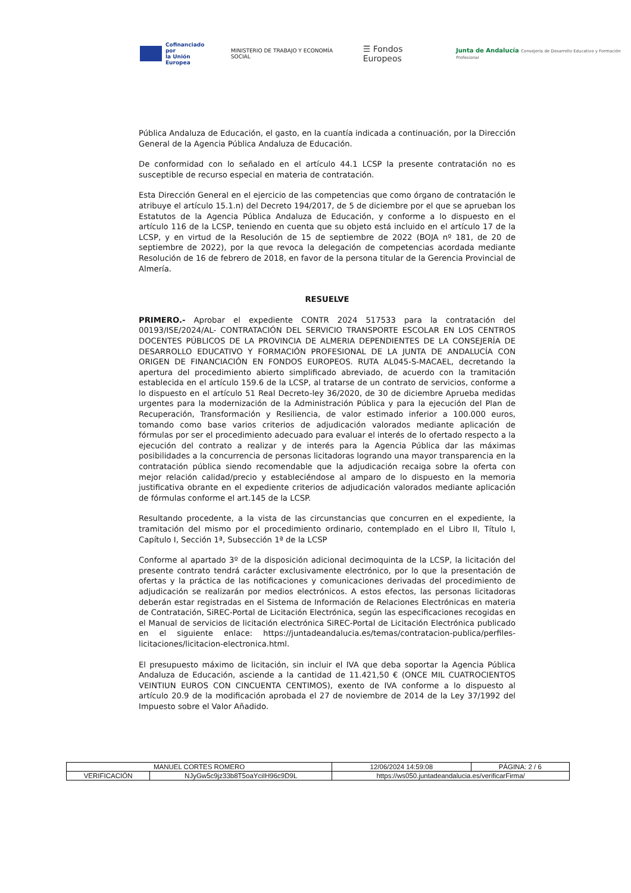Cofinanciado por
la Unión Europea
MINISTERIO DE TRABAJO Y ECONOMÍA SOCIAL
☰ Fondos Europeos
Junta de Andalucía Consejería de Desarrollo Educativo y Formación Profesional
Pública Andaluza de Educación, el gasto, en la cuantía indicada a continuación, por la Dirección General de la Agencia Pública Andaluza de Educación.
De conformidad con lo señalado en el artículo 44.1 LCSP la presente contratación no es susceptible de recurso especial en materia de contratación.
Esta Dirección General en el ejercicio de las competencias que como órgano de contratación le atribuye el artículo 15.1.n) del Decreto 194/2017, de 5 de diciembre por el que se aprueban los Estatutos de la Agencia Pública Andaluza de Educación, y conforme a lo dispuesto en el artículo 116 de la LCSP, teniendo en cuenta que su objeto está incluido en el artículo 17 de la LCSP, y en virtud de la Resolución de 15 de septiembre de 2022 (BOJA nº 181, de 20 de septiembre de 2022), por la que revoca la delegación de competencias acordada mediante Resolución de 16 de febrero de 2018, en favor de la persona titular de la Gerencia Provincial de Almería.
RESUELVE
PRIMERO.- Aprobar el expediente CONTR 2024 517533 para la contratación del 00193/ISE/2024/AL- CONTRATACIÓN DEL SERVICIO TRANSPORTE ESCOLAR EN LOS CENTROS DOCENTES PÚBLICOS DE LA PROVINCIA DE ALMERIA DEPENDIENTES DE LA CONSEJERÍA DE DESARROLLO EDUCATIVO Y FORMACIÓN PROFESIONAL DE LA JUNTA DE ANDALUCÍA CON ORIGEN DE FINANCIACIÓN EN FONDOS EUROPEOS. RUTA AL045-S-MACAEL, decretando la apertura del procedimiento abierto simplificado abreviado, de acuerdo con la tramitación establecida en el artículo 159.6 de la LCSP, al tratarse de un contrato de servicios, conforme a lo dispuesto en el artículo 51 Real Decreto-ley 36/2020, de 30 de diciembre Aprueba medidas urgentes para la modernización de la Administración Pública y para la ejecución del Plan de Recuperación, Transformación y Resiliencia, de valor estimado inferior a 100.000 euros, tomando como base varios criterios de adjudicación valorados mediante aplicación de fórmulas por ser el procedimiento adecuado para evaluar el interés de lo ofertado respecto a la ejecución del contrato a realizar y de interés para la Agencia Pública dar las máximas posibilidades a la concurrencia de personas licitadoras logrando una mayor transparencia en la contratación pública siendo recomendable que la adjudicación recaiga sobre la oferta con mejor relación calidad/precio y estableciéndose al amparo de lo dispuesto en la memoria justificativa obrante en el expediente criterios de adjudicación valorados mediante aplicación de fórmulas conforme el art.145 de la LCSP.
Resultando procedente, a la vista de las circunstancias que concurren en el expediente, la tramitación del mismo por el procedimiento ordinario, contemplado en el Libro II, Título I, Capítulo I, Sección 1ª, Subsección 1ª de la LCSP
Conforme al apartado 3º de la disposición adicional decimoquinta de la LCSP, la licitación del presente contrato tendrá carácter exclusivamente electrónico, por lo que la presentación de ofertas y la práctica de las notificaciones y comunicaciones derivadas del procedimiento de adjudicación se realizarán por medios electrónicos. A estos efectos, las personas licitadoras deberán estar registradas en el Sistema de Información de Relaciones Electrónicas en materia de Contratación, SiREC-Portal de Licitación Electrónica, según las especificaciones recogidas en el Manual de servicios de licitación electrónica SiREC-Portal de Licitación Electrónica publicado en el siguiente enlace: https://juntadeandalucia.es/temas/contratacion-publica/perfiles-licitaciones/licitacion-electronica.html.
El presupuesto máximo de licitación, sin incluir el IVA que deba soportar la Agencia Pública Andaluza de Educación, asciende a la cantidad de 11.421,50 € (ONCE MIL CUATROCIENTOS VEINTIUN EUROS CON CINCUENTA CENTIMOS), exento de IVA conforme a lo dispuesto al artículo 20.9 de la modificación aprobada el 27 de noviembre de 2014 de la Ley 37/1992 del Impuesto sobre el Valor Añadido.
| MANUEL CORTES ROMERO | | | 12/06/2024 14:59:08 | PÁGINA: 2 / 6 |
| VERIFICACIÓN | NJyGw5c9jz33b8T5oaYciIH96c9D9L | https://ws050.juntadeandalucia.es/verificarFirma/ | | |